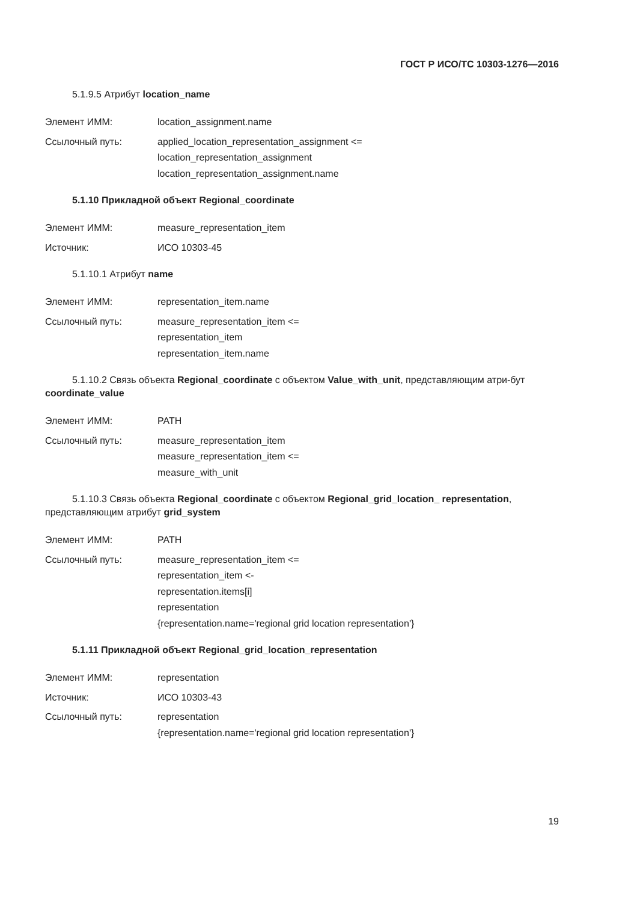ГОСТ Р ИСО/ТС 10303-1276—2016
5.1.9.5 Атрибут location_name
Элемент ИММ: location_assignment.name
Ссылочный путь: applied_location_representation_assignment <=
location_representation_assignment
location_representation_assignment.name
5.1.10 Прикладной объект Regional_coordinate
Элемент ИММ: measure_representation_item
Источник: ИСО 10303-45
5.1.10.1 Атрибут name
Элемент ИММ: representation_item.name
Ссылочный путь: measure_representation_item <=
representation_item
representation_item.name
5.1.10.2 Связь объекта Regional_coordinate с объектом Value_with_unit, представляющим атри-бут coordinate_value
Элемент ИММ: PATH
Ссылочный путь: measure_representation_item
measure_representation_item <=
measure_with_unit
5.1.10.3 Связь объекта Regional_coordinate с объектом Regional_grid_location_ representation, представляющим атрибут grid_system
Элемент ИММ: PATH
Ссылочный путь: measure_representation_item <=
representation_item <-
representation.items[i]
representation
{representation.name='regional grid location representation'}
5.1.11 Прикладной объект Regional_grid_location_representation
Элемент ИММ: representation
Источник: ИСО 10303-43
Ссылочный путь: representation
{representation.name='regional grid location representation'}
19